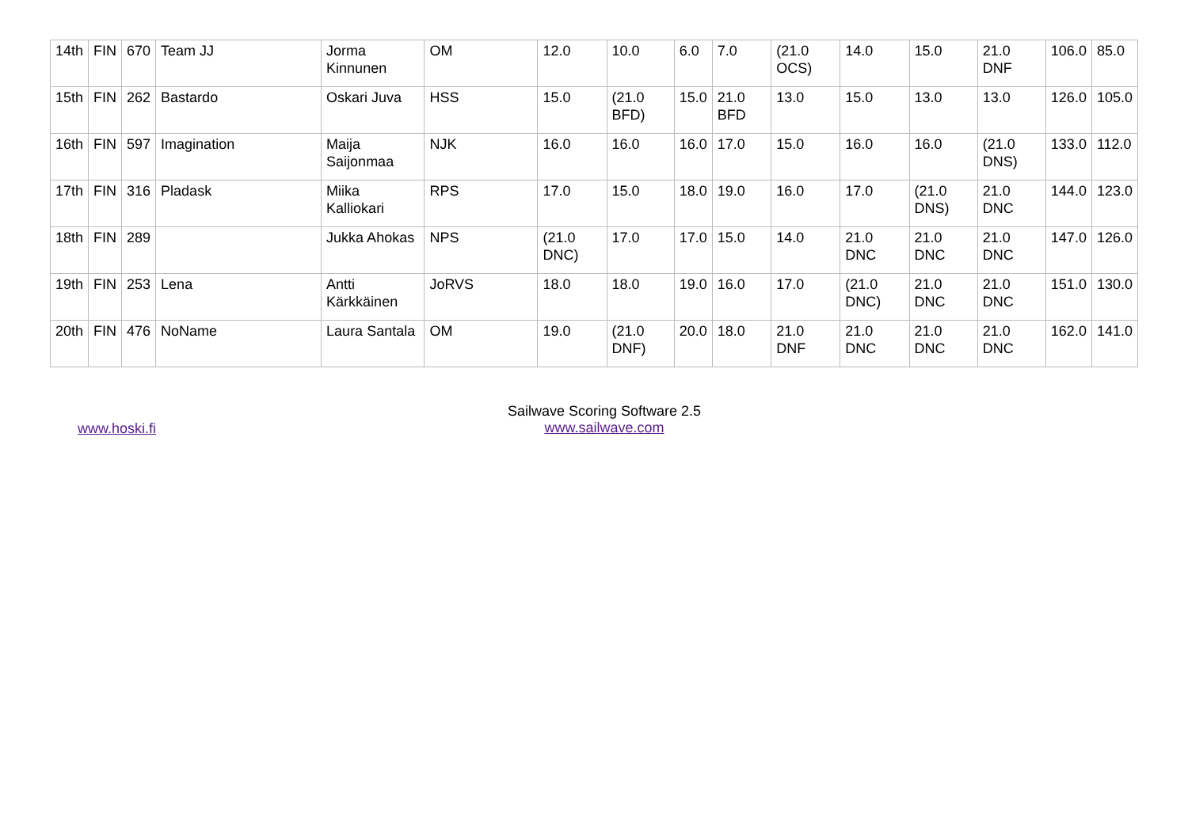| 14th | FIN | 670 | Team JJ | Jorma Kinnunen | OM | 12.0 | 10.0 | 6.0 | 7.0 | (21.0 OCS) | 14.0 | 15.0 | 21.0 DNF | 106.0 | 85.0 |
| 15th | FIN | 262 | Bastardo | Oskari Juva | HSS | 15.0 | (21.0 BFD) | 15.0 | 21.0 BFD | 13.0 | 15.0 | 13.0 | 13.0 | 126.0 | 105.0 |
| 16th | FIN | 597 | Imagination | Maija Saijonmaa | NJK | 16.0 | 16.0 | 16.0 | 17.0 | 15.0 | 16.0 | 16.0 | (21.0 DNS) | 133.0 | 112.0 |
| 17th | FIN | 316 | Pladask | Miika Kalliokari | RPS | 17.0 | 15.0 | 18.0 | 19.0 | 16.0 | 17.0 | (21.0 DNS) | 21.0 DNC | 144.0 | 123.0 |
| 18th | FIN | 289 | | Jukka Ahokas | NPS | (21.0 DNC) | 17.0 | 17.0 | 15.0 | 14.0 | 21.0 DNC | 21.0 DNC | 21.0 DNC | 147.0 | 126.0 |
| 19th | FIN | 253 | Lena | Antti Kärkkäinen | JoRVS | 18.0 | 18.0 | 19.0 | 16.0 | 17.0 | (21.0 DNC) | 21.0 DNC | 21.0 DNC | 151.0 | 130.0 |
| 20th | FIN | 476 | NoName | Laura Santala | OM | 19.0 | (21.0 DNF) | 20.0 | 18.0 | 21.0 DNF | 21.0 DNC | 21.0 DNC | 21.0 DNC | 162.0 | 141.0 |
www.hoski.fi
Sailwave Scoring Software 2.5
www.sailwave.com